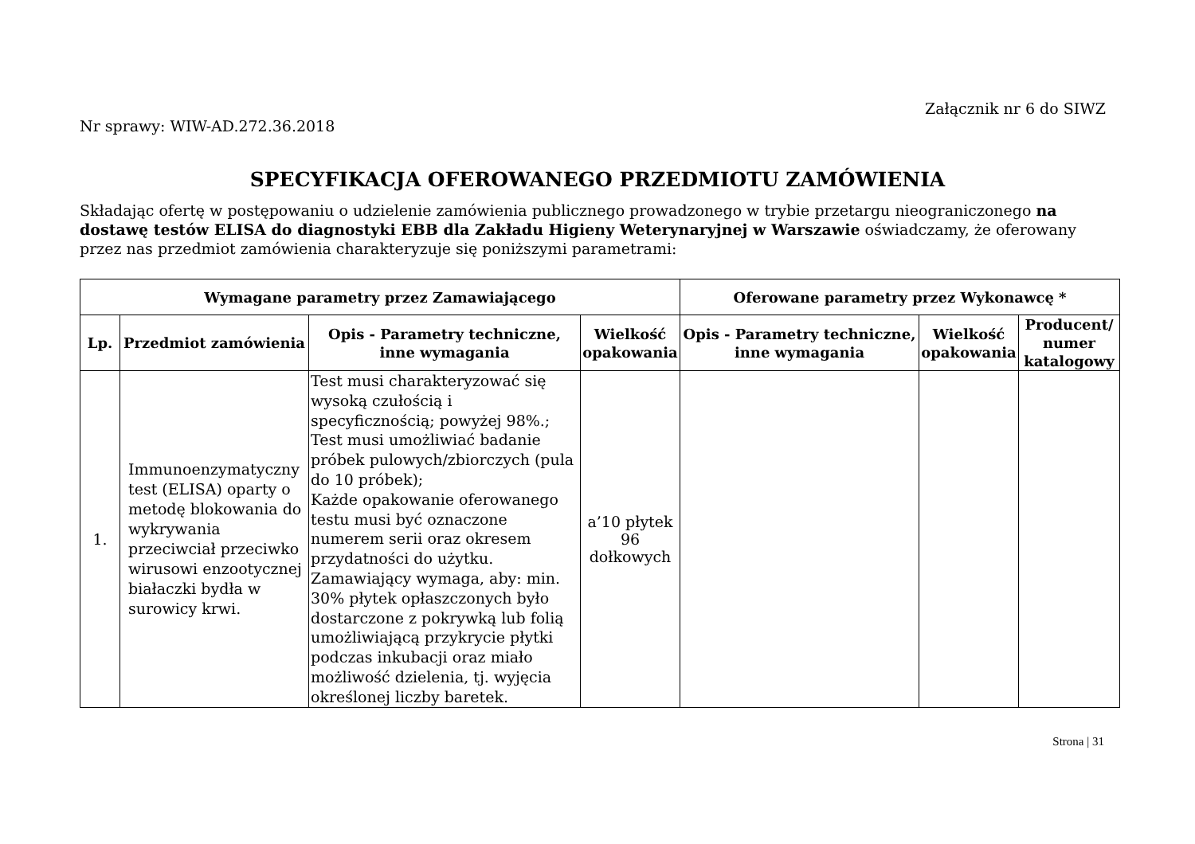Załącznik nr 6 do SIWZ
Nr sprawy: WIW-AD.272.36.2018
SPECYFIKACJA OFEROWANEGO PRZEDMIOTU ZAMÓWIENIA
Składając ofertę w postępowaniu o udzielenie zamówienia publicznego prowadzonego w trybie przetargu nieograniczonego na dostawę testów ELISA do diagnostyki EBB dla Zakładu Higieny Weterynaryjnej w Warszawie oświadczamy, że oferowany przez nas przedmiot zamówienia charakteryzuje się poniższymi parametrami:
| Wymagane parametry przez Zamawiającego | | | | Oferowane parametry przez Wykonawcę * | | |
| --- | --- | --- | --- | --- | --- | --- |
| Lp. | Przedmiot zamówienia | Opis - Parametry techniczne, inne wymagania | Wielkość opakowania | Opis - Parametry techniczne, inne wymagania | Wielkość opakowania | Producent/ numer katalogowy |
| 1. | Immunoenzymatyczny test (ELISA) oparty o metodę blokowania do wykrywania przeciwciał przeciwko wirusowi enzootycznej białaczki bydła w surowicy krwi. | Test musi charakteryzować się wysoką czułością i specyficznością; powyżej 98%.; Test musi umożliwiać badanie próbek pulowych/zbiorczych (pula do 10 próbek); Każde opakowanie oferowanego testu musi być oznaczone numerem serii oraz okresem przydatności do użytku. Zamawiający wymaga, aby: min. 30% płytek opłaszczonych było dostarczone z pokrywką lub folią umożliwiającą przykrycie płytki podczas inkubacji oraz miało możliwość dzielenia, tj. wyjęcia określonej liczby baretek. | a’10 płytek 96 dołkowych | | | |
Strona | 31